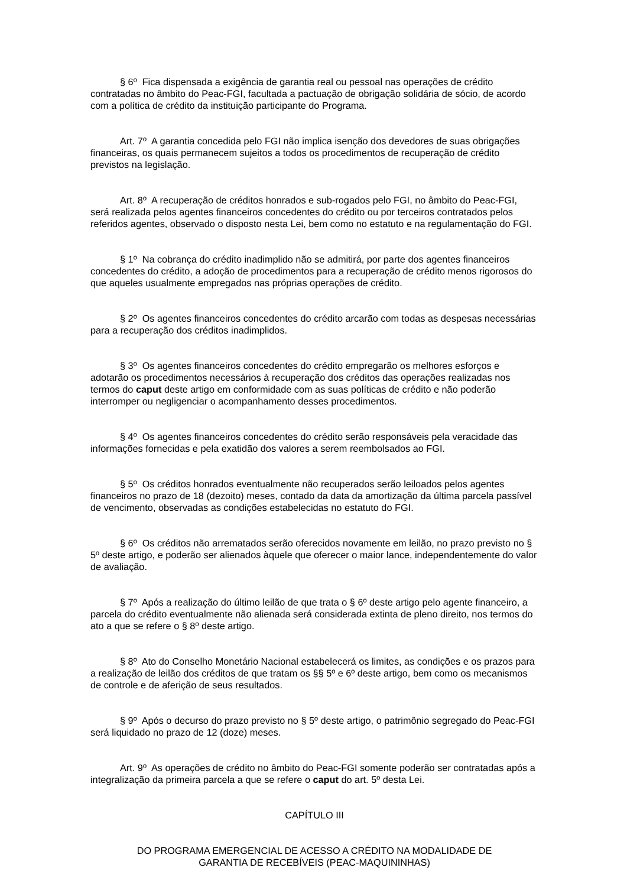§ 6º Fica dispensada a exigência de garantia real ou pessoal nas operações de crédito contratadas no âmbito do Peac-FGI, facultada a pactuação de obrigação solidária de sócio, de acordo com a política de crédito da instituição participante do Programa.
Art. 7º A garantia concedida pelo FGI não implica isenção dos devedores de suas obrigações financeiras, os quais permanecem sujeitos a todos os procedimentos de recuperação de crédito previstos na legislação.
Art. 8º A recuperação de créditos honrados e sub-rogados pelo FGI, no âmbito do Peac-FGI, será realizada pelos agentes financeiros concedentes do crédito ou por terceiros contratados pelos referidos agentes, observado o disposto nesta Lei, bem como no estatuto e na regulamentação do FGI.
§ 1º Na cobrança do crédito inadimplido não se admitirá, por parte dos agentes financeiros concedentes do crédito, a adoção de procedimentos para a recuperação de crédito menos rigorosos do que aqueles usualmente empregados nas próprias operações de crédito.
§ 2º Os agentes financeiros concedentes do crédito arcarão com todas as despesas necessárias para a recuperação dos créditos inadimplidos.
§ 3º Os agentes financeiros concedentes do crédito empregarão os melhores esforços e adotarão os procedimentos necessários à recuperação dos créditos das operações realizadas nos termos do caput deste artigo em conformidade com as suas políticas de crédito e não poderão interromper ou negligenciar o acompanhamento desses procedimentos.
§ 4º Os agentes financeiros concedentes do crédito serão responsáveis pela veracidade das informações fornecidas e pela exatidão dos valores a serem reembolsados ao FGI.
§ 5º Os créditos honrados eventualmente não recuperados serão leiloados pelos agentes financeiros no prazo de 18 (dezoito) meses, contado da data da amortização da última parcela passível de vencimento, observadas as condições estabelecidas no estatuto do FGI.
§ 6º Os créditos não arrematados serão oferecidos novamente em leilão, no prazo previsto no § 5º deste artigo, e poderão ser alienados àquele que oferecer o maior lance, independentemente do valor de avaliação.
§ 7º Após a realização do último leilão de que trata o § 6º deste artigo pelo agente financeiro, a parcela do crédito eventualmente não alienada será considerada extinta de pleno direito, nos termos do ato a que se refere o § 8º deste artigo.
§ 8º Ato do Conselho Monetário Nacional estabelecerá os limites, as condições e os prazos para a realização de leilão dos créditos de que tratam os §§ 5º e 6º deste artigo, bem como os mecanismos de controle e de aferição de seus resultados.
§ 9º Após o decurso do prazo previsto no § 5º deste artigo, o patrimônio segregado do Peac-FGI será liquidado no prazo de 12 (doze) meses.
Art. 9º As operações de crédito no âmbito do Peac-FGI somente poderão ser contratadas após a integralização da primeira parcela a que se refere o caput do art. 5º desta Lei.
CAPÍTULO III
DO PROGRAMA EMERGENCIAL DE ACESSO A CRÉDITO NA MODALIDADE DE
GARANTIA DE RECEBÍVEIS (PEAC-MAQUININHAS)